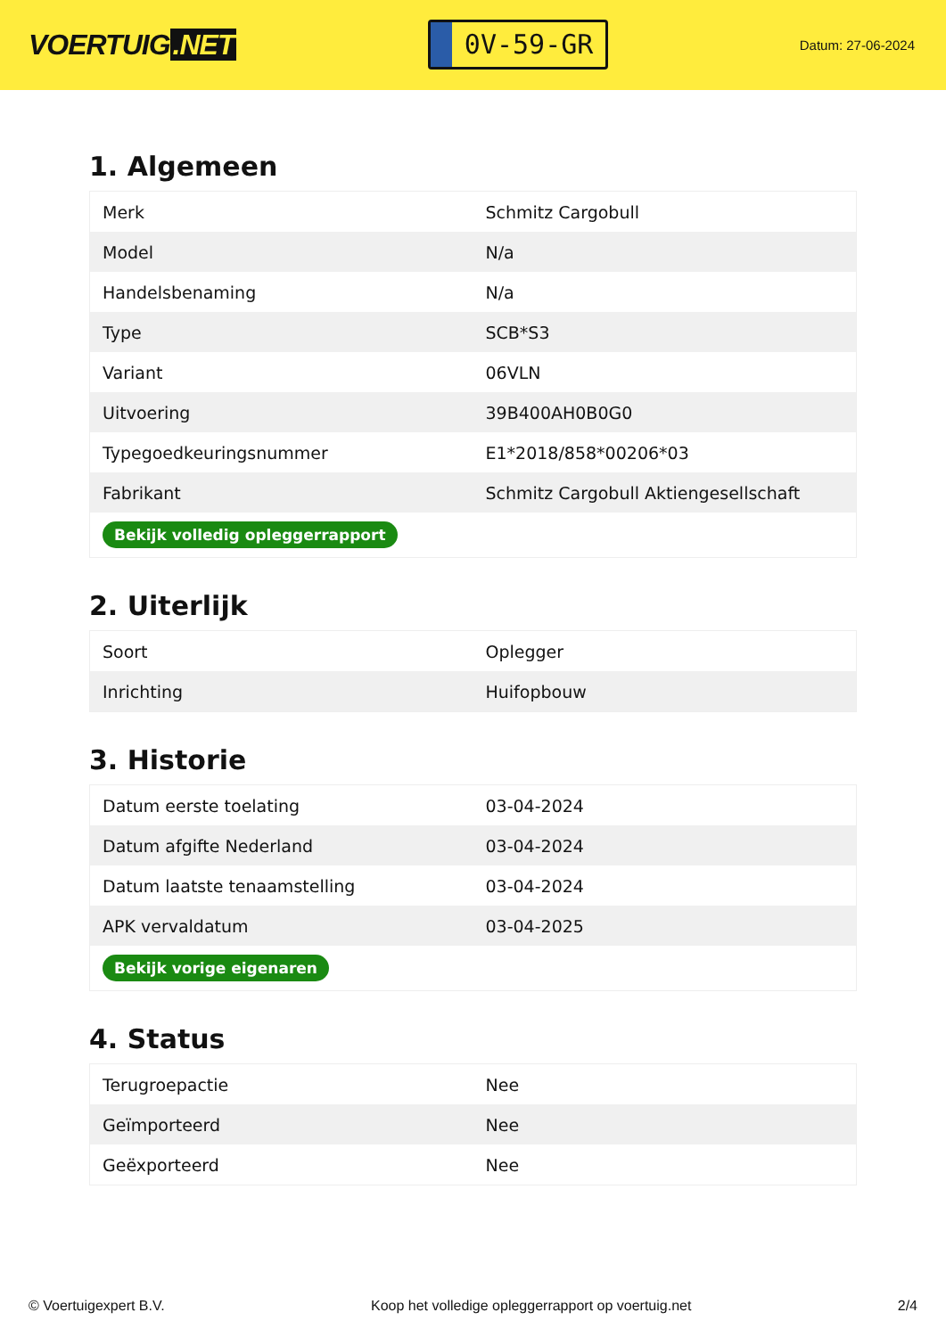VOERTUIG.NET
0V-59-GR
Datum: 27-06-2024
1. Algemeen
| Merk | Schmitz Cargobull |
| Model | N/a |
| Handelsbenaming | N/a |
| Type | SCB*S3 |
| Variant | 06VLN |
| Uitvoering | 39B400AH0B0G0 |
| Typegoedkeuringsnummer | E1*2018/858*00206*03 |
| Fabrikant | Schmitz Cargobull Aktiengesellschaft |
| Bekijk volledig opleggerrapport | |
2. Uiterlijk
| Soort | Oplegger |
| Inrichting | Huifopbouw |
3. Historie
| Datum eerste toelating | 03-04-2024 |
| Datum afgifte Nederland | 03-04-2024 |
| Datum laatste tenaamstelling | 03-04-2024 |
| APK vervaldatum | 03-04-2025 |
| Bekijk vorige eigenaren | |
4. Status
| Terugroepactie | Nee |
| Geïmporteerd | Nee |
| Geëxporteerd | Nee |
© Voertuigexpert B.V. Koop het volledige opleggerrapport op voertuig.net 2/4